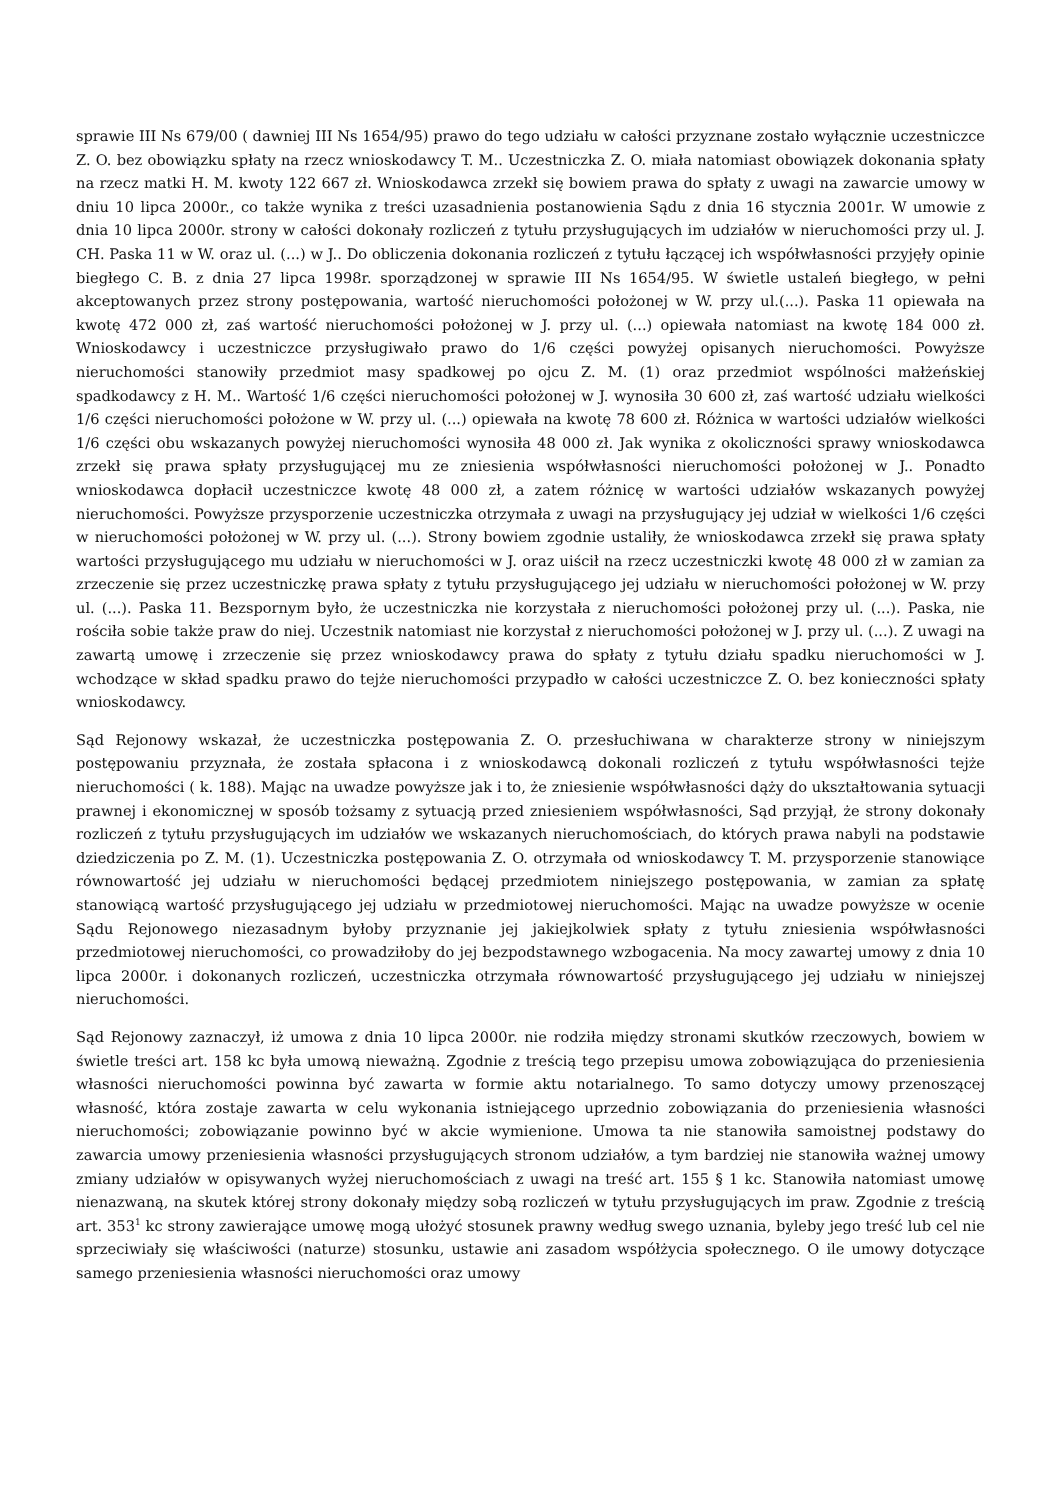sprawie III Ns 679/00 ( dawniej III Ns 1654/95) prawo do tego udziału w całości przyznane zostało wyłącznie uczestniczce Z. O. bez obowiązku spłaty na rzecz wnioskodawcy T. M.. Uczestniczka Z. O. miała natomiast obowiązek dokonania spłaty na rzecz matki H. M. kwoty 122 667 zł. Wnioskodawca zrzekł się bowiem prawa do spłaty z uwagi na zawarcie umowy w dniu 10 lipca 2000r., co także wynika z treści uzasadnienia postanowienia Sądu z dnia 16 stycznia 2001r. W umowie z dnia 10 lipca 2000r. strony w całości dokonały rozliczeń z tytułu przysługujących im udziałów w nieruchomości przy ul. J. CH. Paska 11 w W. oraz ul. (...) w J.. Do obliczenia dokonania rozliczeń z tytułu łączącej ich współwłasności przyjęły opinie biegłego C. B. z dnia 27 lipca 1998r. sporządzonej w sprawie III Ns 1654/95. W świetle ustaleń biegłego, w pełni akceptowanych przez strony postępowania, wartość nieruchomości położonej w W. przy ul.(...). Paska 11 opiewała na kwotę 472 000 zł, zaś wartość nieruchomości położonej w J. przy ul. (...) opiewała natomiast na kwotę 184 000 zł. Wnioskodawcy i uczestniczce przysługiwało prawo do 1/6 części powyżej opisanych nieruchomości. Powyższe nieruchomości stanowiły przedmiot masy spadkowej po ojcu Z. M. (1) oraz przedmiot wspólności małżeńskiej spadkodawcy z H. M.. Wartość 1/6 części nieruchomości położonej w J. wynosiła 30 600 zł, zaś wartość udziału wielkości 1/6 części nieruchomości położone w W. przy ul. (...) opiewała na kwotę 78 600 zł. Różnica w wartości udziałów wielkości 1/6 części obu wskazanych powyżej nieruchomości wynosiła 48 000 zł. Jak wynika z okoliczności sprawy wnioskodawca zrzekł się prawa spłaty przysługującej mu ze zniesienia współwłasności nieruchomości położonej w J.. Ponadto wnioskodawca dopłacił uczestniczce kwotę 48 000 zł, a zatem różnicę w wartości udziałów wskazanych powyżej nieruchomości. Powyższe przysporzenie uczestniczka otrzymała z uwagi na przysługujący jej udział w wielkości 1/6 części w nieruchomości położonej w W. przy ul. (...). Strony bowiem zgodnie ustaliły, że wnioskodawca zrzekł się prawa spłaty wartości przysługującego mu udziału w nieruchomości w J. oraz uiścił na rzecz uczestniczki kwotę 48 000 zł w zamian za zrzeczenie się przez uczestniczkę prawa spłaty z tytułu przysługującego jej udziału w nieruchomości położonej w W. przy ul. (...). Paska 11. Bezspornym było, że uczestniczka nie korzystała z nieruchomości położonej przy ul. (...). Paska, nie rościła sobie także praw do niej. Uczestnik natomiast nie korzystał z nieruchomości położonej w J. przy ul. (...). Z uwagi na zawartą umowę i zrzeczenie się przez wnioskodawcy prawa do spłaty z tytułu działu spadku nieruchomości w J. wchodzące w skład spadku prawo do tejże nieruchomości przypadło w całości uczestniczce Z. O. bez konieczności spłaty wnioskodawcy.
Sąd Rejonowy wskazał, że uczestniczka postępowania Z. O. przesłuchiwana w charakterze strony w niniejszym postępowaniu przyznała, że została spłacona i z wnioskodawcą dokonali rozliczeń z tytułu współwłasności tejże nieruchomości ( k. 188). Mając na uwadze powyższe jak i to, że zniesienie współwłasności dąży do ukształtowania sytuacji prawnej i ekonomicznej w sposób tożsamy z sytuacją przed zniesieniem współwłasności, Sąd przyjął, że strony dokonały rozliczeń z tytułu przysługujących im udziałów we wskazanych nieruchomościach, do których prawa nabyli na podstawie dziedziczenia po Z. M. (1). Uczestniczka postępowania Z. O. otrzymała od wnioskodawcy T. M. przysporzenie stanowiące równowartość jej udziału w nieruchomości będącej przedmiotem niniejszego postępowania, w zamian za spłatę stanowiącą wartość przysługującego jej udziału w przedmiotowej nieruchomości. Mając na uwadze powyższe w ocenie Sądu Rejonowego niezasadnym byłoby przyznanie jej jakiejkolwiek spłaty z tytułu zniesienia współwłasności przedmiotowej nieruchomości, co prowadziłoby do jej bezpodstawnego wzbogacenia. Na mocy zawartej umowy z dnia 10 lipca 2000r. i dokonanych rozliczeń, uczestniczka otrzymała równowartość przysługującego jej udziału w niniejszej nieruchomości.
Sąd Rejonowy zaznaczył, iż umowa z dnia 10 lipca 2000r. nie rodziła między stronami skutków rzeczowych, bowiem w świetle treści art. 158 kc była umową nieważną. Zgodnie z treścią tego przepisu umowa zobowiązująca do przeniesienia własności nieruchomości powinna być zawarta w formie aktu notarialnego. To samo dotyczy umowy przenoszącej własność, która zostaje zawarta w celu wykonania istniejącego uprzednio zobowiązania do przeniesienia własności nieruchomości; zobowiązanie powinno być w akcie wymienione. Umowa ta nie stanowiła samoistnej podstawy do zawarcia umowy przeniesienia własności przysługujących stronom udziałów, a tym bardziej nie stanowiła ważnej umowy zmiany udziałów w opisywanych wyżej nieruchomościach z uwagi na treść art. 155 § 1 kc. Stanowiła natomiast umowę nienazwaną, na skutek której strony dokonały między sobą rozliczeń w tytułu przysługujących im praw. Zgodnie z treścią art. 353<sup>1</sup> kc strony zawierające umowę mogą ułożyć stosunek prawny według swego uznania, byleby jego treść lub cel nie sprzeciwiały się właściwości (naturze) stosunku, ustawie ani zasadom współżycia społecznego. O ile umowy dotyczące samego przeniesienia własności nieruchomości oraz umowy